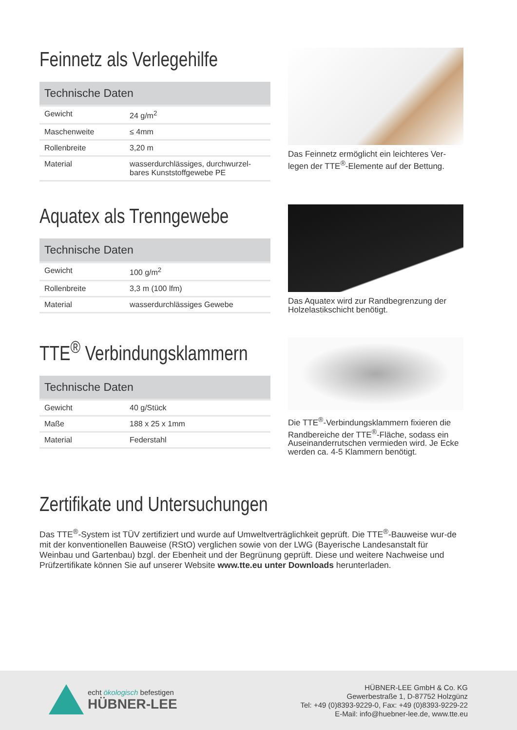Feinnetz als Verlegehilfe
| Technische Daten | |
| --- | --- |
| Gewicht | 24 g/m<sup>2</sup> |
| Maschenweite | ≤ 4mm |
| Rollenbreite | 3,20 m |
| Material | wasserdurchlässiges, durchwurzel-bares Kunststoffgewebe PE |
Das Feinnetz ermöglicht ein leichteres Ver-legen der TTE<sup>®</sup>-Elemente auf der Bettung.
Aquatex als Trenngewebe
| Technische Daten | |
| --- | --- |
| Gewicht | 100 g/m<sup>2</sup> |
| Rollenbreite | 3,3 m (100 lfm) |
| Material | wasserdurchlässiges Gewebe |
Das Aquatex wird zur Randbegrenzung der Holzelastikschicht benötigt.
TTE<sup>®</sup> Verbindungsklammern
| Technische Daten | |
| --- | --- |
| Gewicht | 40 g/Stück |
| Maße | 188 x 25 x 1mm |
| Material | Federstahl |
Die TTE<sup>®</sup>-Verbindungsklammern fixieren die Randbereiche der TTE<sup>®</sup>-Fläche, sodass ein Auseinanderrutschen vermieden wird. Je Ecke werden ca. 4-5 Klammern benötigt.
Zertifikate und Untersuchungen
Das TTE<sup>®</sup>-System ist TÜV zertifiziert und wurde auf Umweltverträglichkeit geprüft. Die TTE<sup>®</sup>-Bauweise wur-de mit der konventionellen Bauweise (RStO) verglichen sowie von der LWG (Bayerische Landesanstalt für Weinbau und Gartenbau) bzgl. der Ebenheit und der Begrünung geprüft. Diese und weitere Nachweise und Prüfzertifikate können Sie auf unserer Website www.tte.eu unter Downloads herunterladen.
echt ökologisch befestigen
HÜBNER-LEE
HÜBNER-LEE GmbH & Co. KG
Gewerbestraße 1, D-87752 Holzgünz
Tel: +49 (0)8393-9229-0, Fax: +49 (0)8393-9229-22
E-Mail: info@huebner-lee.de, www.tte.eu